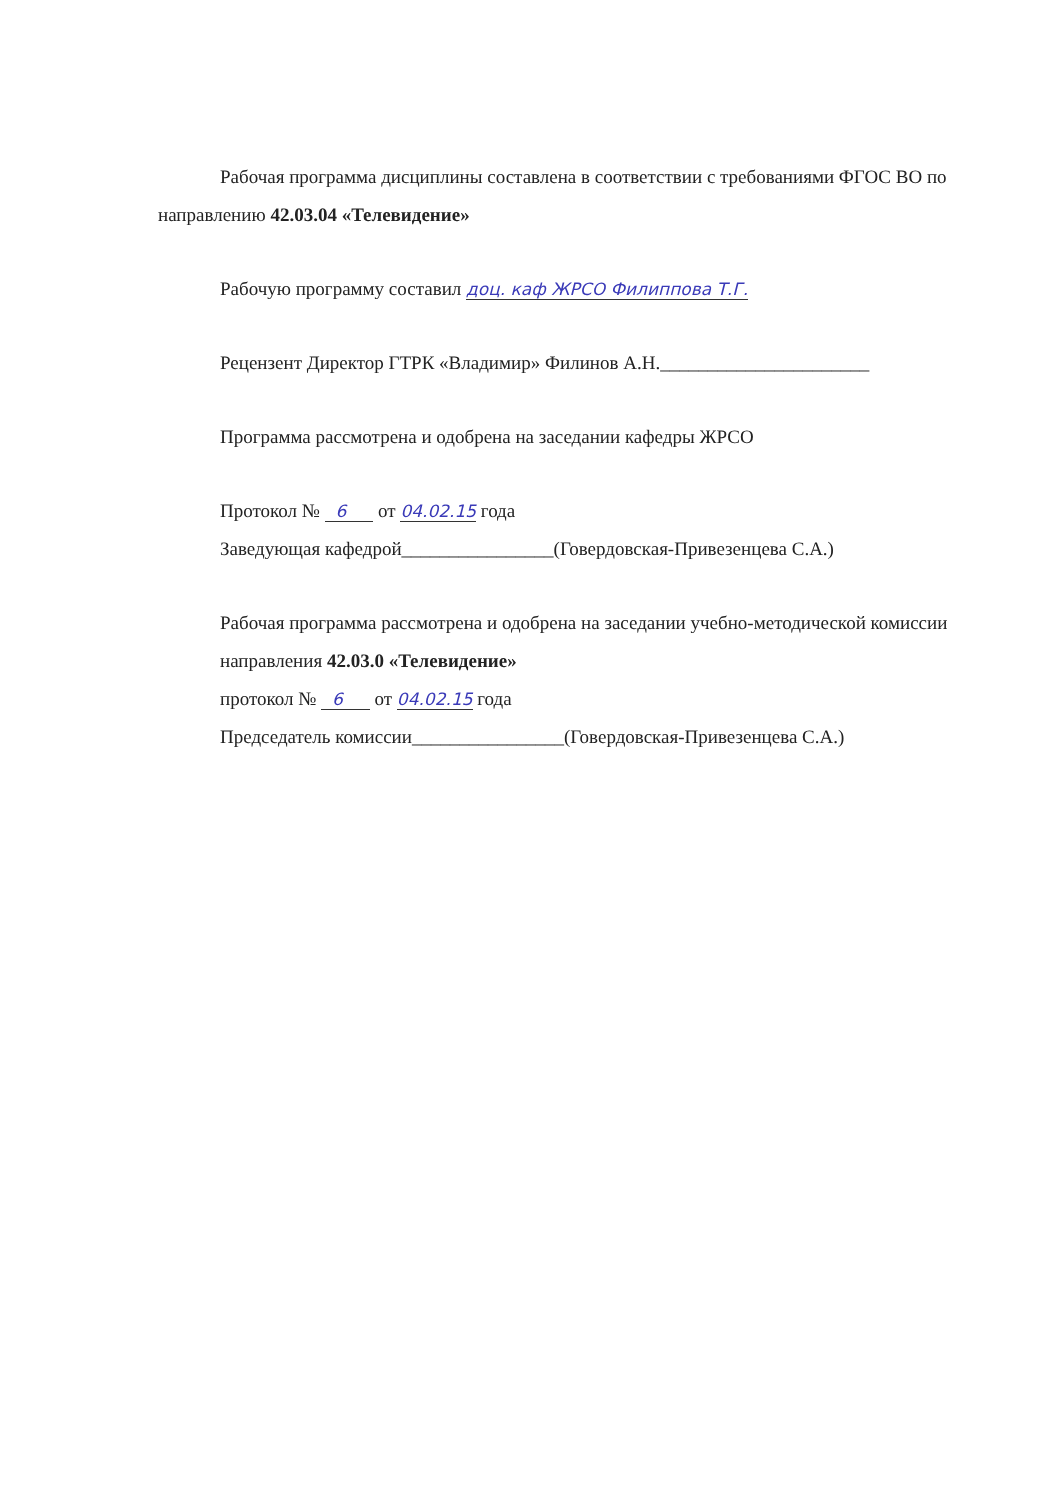Рабочая программа дисциплины составлена в соответствии с требованиями ФГОС ВО по направлению 42.03.04 «Телевидение»
Рабочую программу составил доц. каф ЖРСО Филиппова Т.Г.
Рецензент Директор ГТРК «Владимир» Филинов А.Н.______________________
Программа рассмотрена и одобрена на заседании кафедры ЖРСО
Протокол № 6 от 04.02.15 года
Заведующая кафедрой________________(Говердовская-Привезенцева С.А.)
Рабочая программа рассмотрена и одобрена на заседании учебно-методической комиссии направления 42.03.0 «Телевидение»
протокол № 6 от 04.02.15 года
Председатель комиссии________________(Говердовская-Привезенцева С.А.)